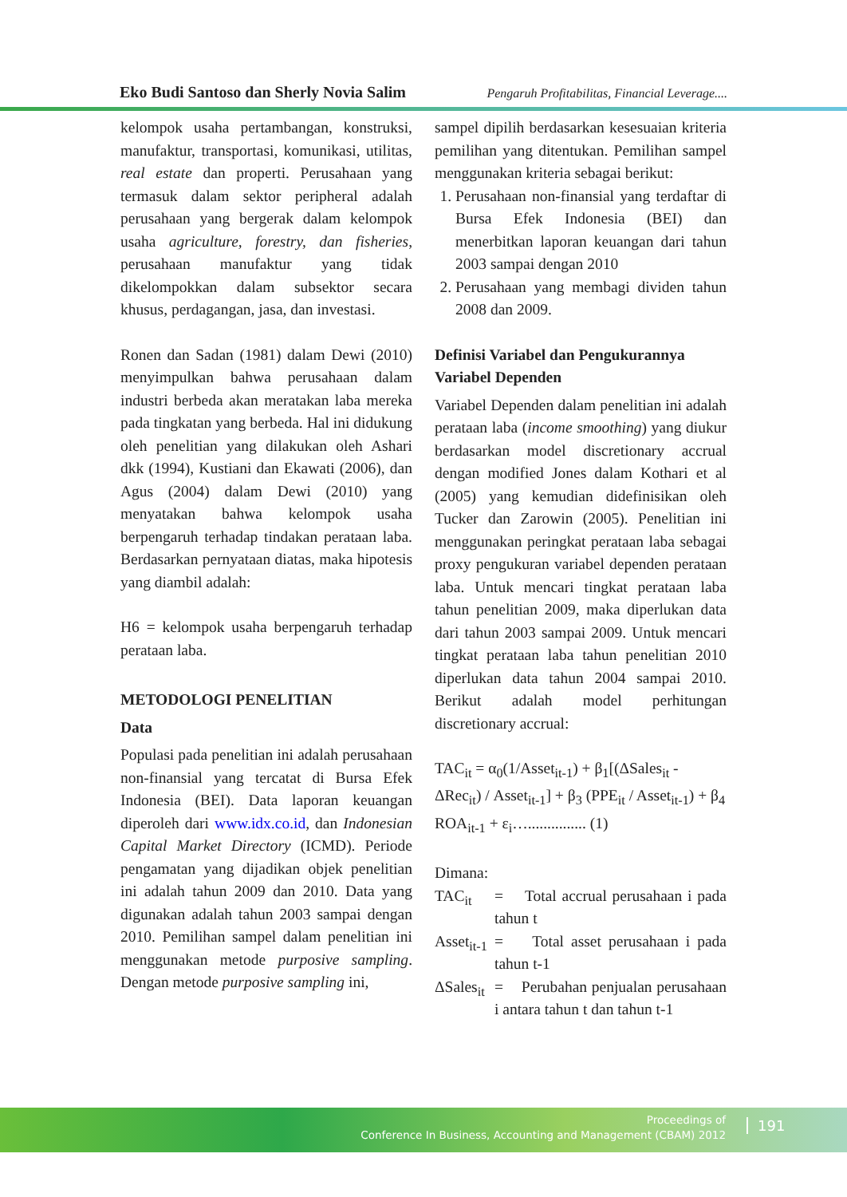Eko Budi Santoso dan Sherly Novia Salim Pengaruh Profitabilitas, Financial Leverage....
kelompok usaha pertambangan, konstruksi, manufaktur, transportasi, komunikasi, utilitas, real estate dan properti. Perusahaan yang termasuk dalam sektor peripheral adalah perusahaan yang bergerak dalam kelompok usaha agriculture, forestry, dan fisheries, perusahaan manufaktur yang tidak dikelompokkan dalam subsektor secara khusus, perdagangan, jasa, dan investasi.
Ronen dan Sadan (1981) dalam Dewi (2010) menyimpulkan bahwa perusahaan dalam industri berbeda akan meratakan laba mereka pada tingkatan yang berbeda. Hal ini didukung oleh penelitian yang dilakukan oleh Ashari dkk (1994), Kustiani dan Ekawati (2006), dan Agus (2004) dalam Dewi (2010) yang menyatakan bahwa kelompok usaha berpengaruh terhadap tindakan perataan laba. Berdasarkan pernyataan diatas, maka hipotesis yang diambil adalah:
H6 = kelompok usaha berpengaruh terhadap perataan laba.
METODOLOGI PENELITIAN
Data
Populasi pada penelitian ini adalah perusahaan non-finansial yang tercatat di Bursa Efek Indonesia (BEI). Data laporan keuangan diperoleh dari www.idx.co.id, dan Indonesian Capital Market Directory (ICMD). Periode pengamatan yang dijadikan objek penelitian ini adalah tahun 2009 dan 2010. Data yang digunakan adalah tahun 2003 sampai dengan 2010. Pemilihan sampel dalam penelitian ini menggunakan metode purposive sampling. Dengan metode purposive sampling ini,
sampel dipilih berdasarkan kesesuaian kriteria pemilihan yang ditentukan. Pemilihan sampel menggunakan kriteria sebagai berikut:
1. Perusahaan non-finansial yang terdaftar di Bursa Efek Indonesia (BEI) dan menerbitkan laporan keuangan dari tahun 2003 sampai dengan 2010
2. Perusahaan yang membagi dividen tahun 2008 dan 2009.
Definisi Variabel dan Pengukurannya
Variabel Dependen
Variabel Dependen dalam penelitian ini adalah perataan laba (income smoothing) yang diukur berdasarkan model discretionary accrual dengan modified Jones dalam Kothari et al (2005) yang kemudian didefinisikan oleh Tucker dan Zarowin (2005). Penelitian ini menggunakan peringkat perataan laba sebagai proxy pengukuran variabel dependen perataan laba. Untuk mencari tingkat perataan laba tahun penelitian 2009, maka diperlukan data dari tahun 2003 sampai 2009. Untuk mencari tingkat perataan laba tahun penelitian 2010 diperlukan data tahun 2004 sampai 2010. Berikut adalah model perhitungan discretionary accrual:
TAC<sub>it</sub> = α<sub>0</sub>(1/Asset<sub>it-1</sub>) + β<sub>1</sub>[(ΔSales<sub>it</sub> - ΔRec<sub>it</sub>) / Asset<sub>it-1</sub>] + β<sub>3</sub> (PPE<sub>it</sub> / Asset<sub>it-1</sub>) + β<sub>4</sub> ROA<sub>it-1</sub> + ε<sub>i</sub>…............... (1)
Dimana:
TAC<sub>it</sub> = Total accrual perusahaan i pada tahun t Asset<sub>it-1</sub> = Total asset perusahaan i pada tahun t-1 ΔSales<sub>it</sub> = Perubahan penjualan perusahaan i antara tahun t dan tahun t-1
Proceedings of
Conference In Business, Accounting and Management (CBAM) 2012
191